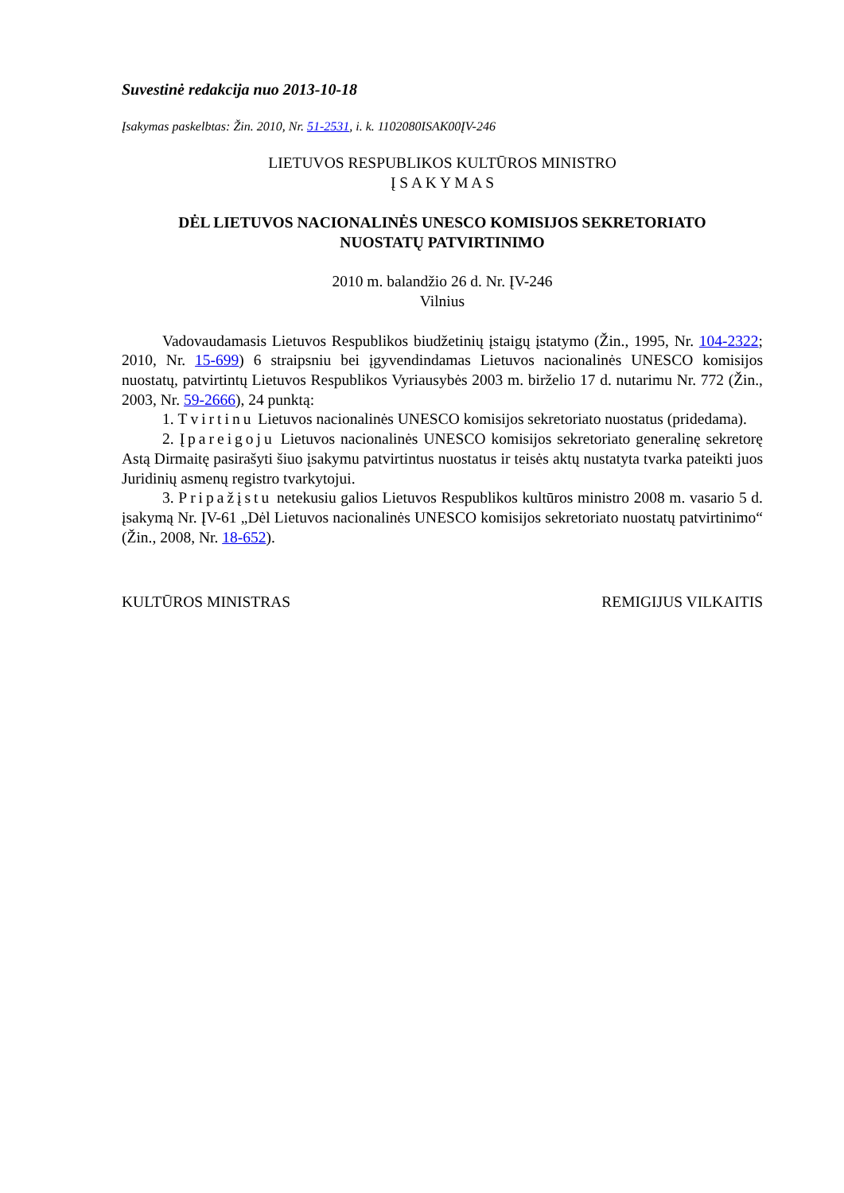Suvestinė redakcija nuo 2013-10-18
Įsakymas paskelbtas: Žin. 2010, Nr. 51-2531, i. k. 1102080ISAK00ĮV-246
LIETUVOS RESPUBLIKOS KULTŪROS MINISTRO
Į S A K Y M A S
DĖL LIETUVOS NACIONALINĖS UNESCO KOMISIJOS SEKRETORIATO
NUOSTATŲ PATVIRTINIMO
2010 m. balandžio 26 d. Nr. ĮV-246
Vilnius
Vadovaudamasis Lietuvos Respublikos biudžetinių įstaigų įstatymo (Žin., 1995, Nr. 104-2322; 2010, Nr. 15-699) 6 straipsniu bei įgyvendindamas Lietuvos nacionalinės UNESCO komisijos nuostatų, patvirtintų Lietuvos Respublikos Vyriausybės 2003 m. birželio 17 d. nutarimu Nr. 772 (Žin., 2003, Nr. 59-2666), 24 punktą:
1. Tvirtinu Lietuvos nacionalinės UNESCO komisijos sekretoriato nuostatus (pridedama).
2. Įpareigoju Lietuvos nacionalinės UNESCO komisijos sekretoriato generalinę sekretorę Astą Dirmaitę pasirašyti šiuo įsakymu patvirtintus nuostatus ir teisės aktų nustatyta tvarka pateikti juos Juridinių asmenų registro tvarkytojui.
3. Pripažįstu netekusiu galios Lietuvos Respublikos kultūros ministro 2008 m. vasario 5 d. įsakymą Nr. ĮV-61 „Dėl Lietuvos nacionalinės UNESCO komisijos sekretoriato nuostatų patvirtinimo“ (Žin., 2008, Nr. 18-652).
KULTŪROS MINISTRAS REMIGIJUS VILKAITIS